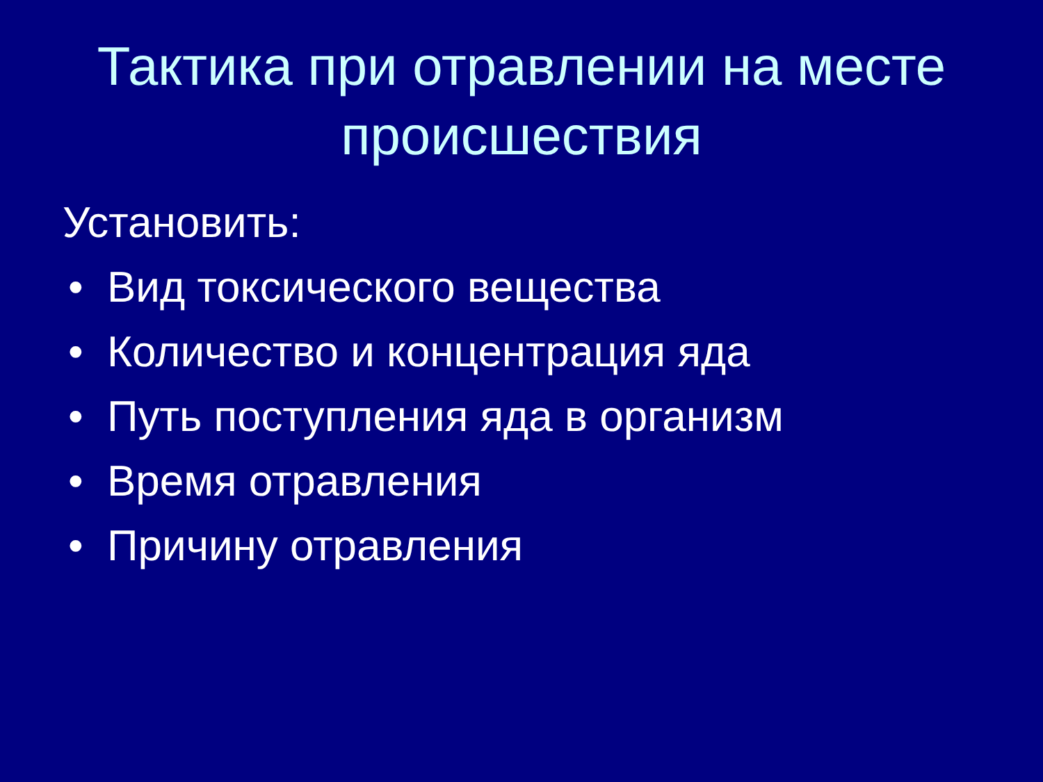Тактика при отравлении на месте
происшествия
Установить:
• Вид токсического вещества
• Количество и концентрация яда
• Путь поступления яда в организм
• Время отравления
• Причину отравления